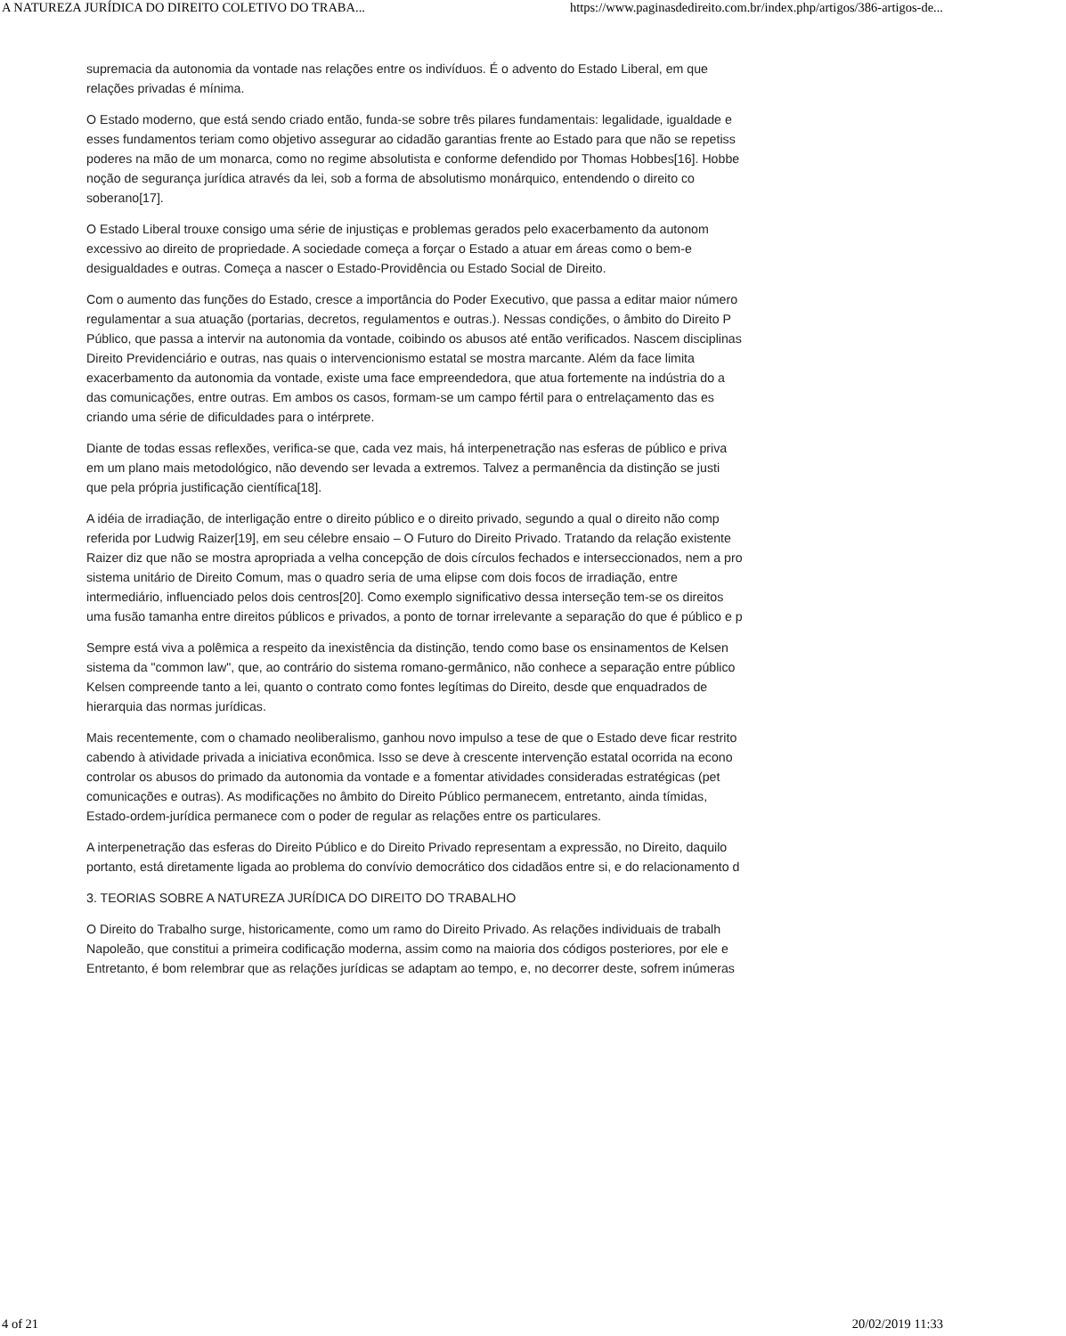A NATUREZA JURÍDICA DO DIREITO COLETIVO DO TRABA... https://www.paginasdedireito.com.br/index.php/artigos/386-artigos-de...
supremacia da autonomia da vontade nas relações entre os indivíduos. É o advento do Estado Liberal, em que
relações privadas é mínima.
O Estado moderno, que está sendo criado então, funda-se sobre três pilares fundamentais: legalidade, igualdade e
esses fundamentos teriam como objetivo assegurar ao cidadão garantias frente ao Estado para que não se repetiss
poderes na mão de um monarca, como no regime absolutista e conforme defendido por Thomas Hobbes[16]. Hobbe
noção de segurança jurídica através da lei, sob a forma de absolutismo monárquico, entendendo o direito co
soberano[17].
O Estado Liberal trouxe consigo uma série de injustiças e problemas gerados pelo exacerbamento da autonom
excessivo ao direito de propriedade. A sociedade começa a forçar o Estado a atuar em áreas como o bem-e
desigualdades e outras. Começa a nascer o Estado-Providência ou Estado Social de Direito.
Com o aumento das funções do Estado, cresce a importância do Poder Executivo, que passa a editar maior número
regulamentar a sua atuação (portarias, decretos, regulamentos e outras.). Nessas condições, o âmbito do Direito P
Público, que passa a intervir na autonomia da vontade, coibindo os abusos até então verificados. Nascem disciplinas
Direito Previdenciário e outras, nas quais o intervencionismo estatal se mostra marcante. Além da face limita
exacerbamento da autonomia da vontade, existe uma face empreendedora, que atua fortemente na indústria do a
das comunicações, entre outras. Em ambos os casos, formam-se um campo fértil para o entrelaçamento das es
criando uma série de dificuldades para o intérprete.
Diante de todas essas reflexões, verifica-se que, cada vez mais, há interpenetração nas esferas de público e priva
em um plano mais metodológico, não devendo ser levada a extremos. Talvez a permanência da distinção se justi
que pela própria justificação científica[18].
A idéia de irradiação, de interligação entre o direito público e o direito privado, segundo a qual o direito não comp
referida por Ludwig Raizer[19], em seu célebre ensaio – O Futuro do Direito Privado. Tratando da relação existente
Raizer diz que não se mostra apropriada a velha concepção de dois círculos fechados e interseccionados, nem a pro
sistema unitário de Direito Comum, mas o quadro seria de uma elipse com dois focos de irradiação, entre
intermediário, influenciado pelos dois centros[20]. Como exemplo significativo dessa interseção tem-se os direitos
uma fusão tamanha entre direitos públicos e privados, a ponto de tornar irrelevante a separação do que é público e p
Sempre está viva a polêmica a respeito da inexistência da distinção, tendo como base os ensinamentos de Kelsen
sistema da "common law", que, ao contrário do sistema romano-germânico, não conhece a separação entre público
Kelsen compreende tanto a lei, quanto o contrato como fontes legítimas do Direito, desde que enquadrados de
hierarquia das normas jurídicas.
Mais recentemente, com o chamado neoliberalismo, ganhou novo impulso a tese de que o Estado deve ficar restrito
cabendo à atividade privada a iniciativa econômica. Isso se deve à crescente intervenção estatal ocorrida na econo
controlar os abusos do primado da autonomia da vontade e a fomentar atividades consideradas estratégicas (pet
comunicações e outras). As modificações no âmbito do Direito Público permanecem, entretanto, ainda tímidas,
Estado-ordem-jurídica permanece com o poder de regular as relações entre os particulares.
A interpenetração das esferas do Direito Público e do Direito Privado representam a expressão, no Direito, daquilo
portanto, está diretamente ligada ao problema do convívio democrático dos cidadãos entre si, e do relacionamento d
3. TEORIAS SOBRE A NATUREZA JURÍDICA DO DIREITO DO TRABALHO
O Direito do Trabalho surge, historicamente, como um ramo do Direito Privado. As relações individuais de trabalh
Napoleão, que constitui a primeira codificação moderna, assim como na maioria dos códigos posteriores, por ele e
Entretanto, é bom relembrar que as relações jurídicas se adaptam ao tempo, e, no decorrer deste, sofrem inúmeras
4 of 21 20/02/2019 11:33